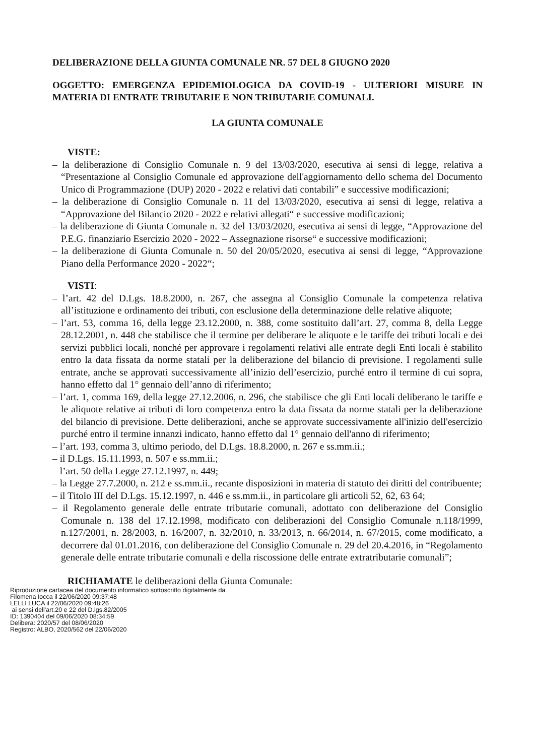DELIBERAZIONE DELLA GIUNTA COMUNALE NR. 57 DEL 8 GIUGNO 2020
OGGETTO: EMERGENZA EPIDEMIOLOGICA DA COVID-19 - ULTERIORI MISURE IN MATERIA DI ENTRATE TRIBUTARIE E NON TRIBUTARIE COMUNALI.
LA GIUNTA COMUNALE
VISTE:
– la deliberazione di Consiglio Comunale n. 9 del 13/03/2020, esecutiva ai sensi di legge, relativa a “Presentazione al Consiglio Comunale ed approvazione dell'aggiornamento dello schema del Documento Unico di Programmazione (DUP) 2020 - 2022 e relativi dati contabili” e successive modificazioni;
– la deliberazione di Consiglio Comunale n. 11 del 13/03/2020, esecutiva ai sensi di legge, relativa a “Approvazione del Bilancio 2020 - 2022 e relativi allegati“ e successive modificazioni;
– la deliberazione di Giunta Comunale n. 32 del 13/03/2020, esecutiva ai sensi di legge, “Approvazione del P.E.G. finanziario Esercizio 2020 - 2022 – Assegnazione risorse“ e successive modificazioni;
– la deliberazione di Giunta Comunale n. 50 del 20/05/2020, esecutiva ai sensi di legge, “Approvazione Piano della Performance 2020 - 2022“;
VISTI:
– l’art. 42 del D.Lgs. 18.8.2000, n. 267, che assegna al Consiglio Comunale la competenza relativa all’istituzione e ordinamento dei tributi, con esclusione della determinazione delle relative aliquote;
– l’art. 53, comma 16, della legge 23.12.2000, n. 388, come sostituito dall’art. 27, comma 8, della Legge 28.12.2001, n. 448 che stabilisce che il termine per deliberare le aliquote e le tariffe dei tributi locali e dei servizi pubblici locali, nonché per approvare i regolamenti relativi alle entrate degli Enti locali è stabilito entro la data fissata da norme statali per la deliberazione del bilancio di previsione. I regolamenti sulle entrate, anche se approvati successivamente all’inizio dell’esercizio, purché entro il termine di cui sopra, hanno effetto dal 1° gennaio dell’anno di riferimento;
– l’art. 1, comma 169, della legge 27.12.2006, n. 296, che stabilisce che gli Enti locali deliberano le tariffe e le aliquote relative ai tributi di loro competenza entro la data fissata da norme statali per la deliberazione del bilancio di previsione. Dette deliberazioni, anche se approvate successivamente all'inizio dell'esercizio purché entro il termine innanzi indicato, hanno effetto dal 1° gennaio dell'anno di riferimento;
– l’art. 193, comma 3, ultimo periodo, del D.Lgs. 18.8.2000, n. 267 e ss.mm.ii.;
– il D.Lgs. 15.11.1993, n. 507 e ss.mm.ii.;
– l’art. 50 della Legge 27.12.1997, n. 449;
– la Legge 27.7.2000, n. 212 e ss.mm.ii., recante disposizioni in materia di statuto dei diritti del contribuente;
– il Titolo III del D.Lgs. 15.12.1997, n. 446 e ss.mm.ii., in particolare gli articoli 52, 62, 63 64;
– il Regolamento generale delle entrate tributarie comunali, adottato con deliberazione del Consiglio Comunale n. 138 del 17.12.1998, modificato con deliberazioni del Consiglio Comunale n.118/1999, n.127/2001, n. 28/2003, n. 16/2007, n. 32/2010, n. 33/2013, n. 66/2014, n. 67/2015, come modificato, a decorrere dal 01.01.2016, con deliberazione del Consiglio Comunale n. 29 del 20.4.2016, in “Regolamento generale delle entrate tributarie comunali e della riscossione delle entrate extratributarie comunali”;
RICHIAMATE le deliberazioni della Giunta Comunale:
Riproduzione cartacea del documento informatico sottoscritto digitalmente da
Filomena Iocca il 22/06/2020 09:37:48
LELLI LUCA il 22/06/2020 09:48:26
ai sensi dell'art.20 e 22 del D.lgs.82/2005
ID: 1390404 del 09/06/2020 08:34:59
Delibera: 2020/57 del 08/06/2020
Registro: ALBO, 2020/562 del 22/06/2020